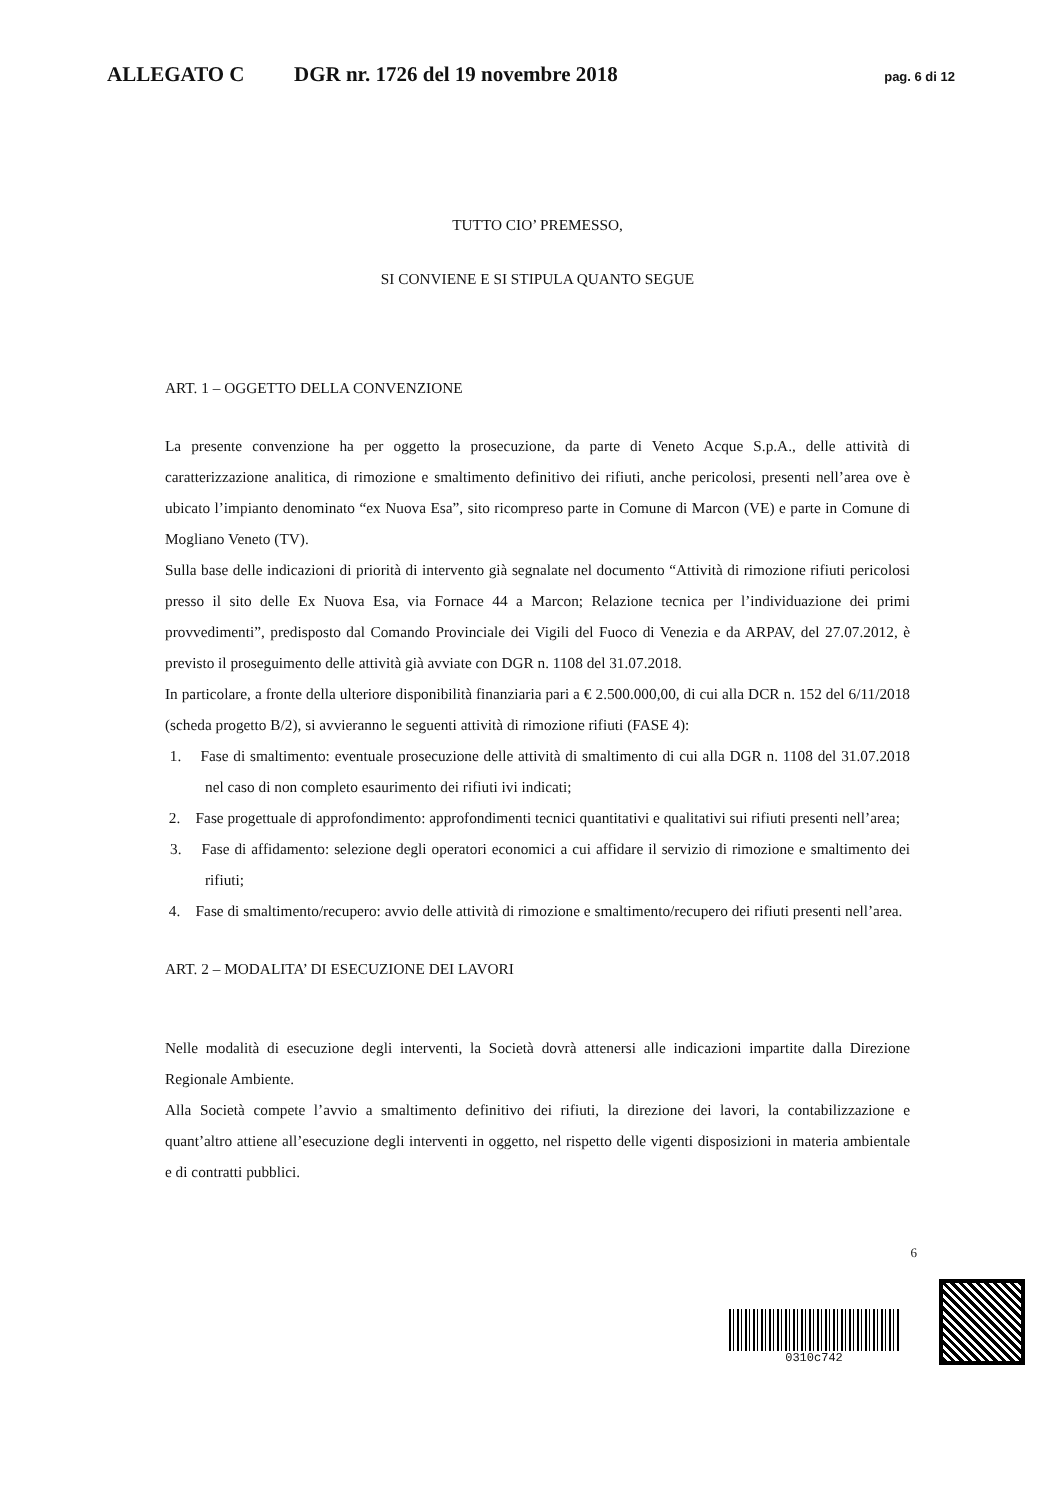ALLEGATO C DGR nr. 1726 del 19 novembre 2018 pag. 6 di 12
TUTTO CIO’ PREMESSO,
SI CONVIENE E SI STIPULA QUANTO SEGUE
ART. 1 – OGGETTO DELLA CONVENZIONE
La presente convenzione ha per oggetto la prosecuzione, da parte di Veneto Acque S.p.A., delle attività di caratterizzazione analitica, di rimozione e smaltimento definitivo dei rifiuti, anche pericolosi, presenti nell’area ove è ubicato l’impianto denominato “ex Nuova Esa”, sito ricompreso parte in Comune di Marcon (VE) e parte in Comune di Mogliano Veneto (TV).
Sulla base delle indicazioni di priorità di intervento già segnalate nel documento “Attività di rimozione rifiuti pericolosi presso il sito delle Ex Nuova Esa, via Fornace 44 a Marcon; Relazione tecnica per l’individuazione dei primi provvedimenti”, predisposto dal Comando Provinciale dei Vigili del Fuoco di Venezia e da ARPAV, del 27.07.2012, è previsto il proseguimento delle attività già avviate con DGR n. 1108 del 31.07.2018.
In particolare, a fronte della ulteriore disponibilità finanziaria pari a € 2.500.000,00, di cui alla DCR n. 152 del 6/11/2018 (scheda progetto B/2), si avvieranno le seguenti attività di rimozione rifiuti (FASE 4):
1. Fase di smaltimento: eventuale prosecuzione delle attività di smaltimento di cui alla DGR n. 1108 del 31.07.2018 nel caso di non completo esaurimento dei rifiuti ivi indicati;
2. Fase progettuale di approfondimento: approfondimenti tecnici quantitativi e qualitativi sui rifiuti presenti nell’area;
3. Fase di affidamento: selezione degli operatori economici a cui affidare il servizio di rimozione e smaltimento dei rifiuti;
4. Fase di smaltimento/recupero: avvio delle attività di rimozione e smaltimento/recupero dei rifiuti presenti nell’area.
ART. 2 – MODALITA’ DI ESECUZIONE DEI LAVORI
Nelle modalità di esecuzione degli interventi, la Società dovrà attenersi alle indicazioni impartite dalla Direzione Regionale Ambiente.
Alla Società compete l’avvio a smaltimento definitivo dei rifiuti, la direzione dei lavori, la contabilizzazione e quant’altro attiene all’esecuzione degli interventi in oggetto, nel rispetto delle vigenti disposizioni in materia ambientale e di contratti pubblici.
6
0310c742